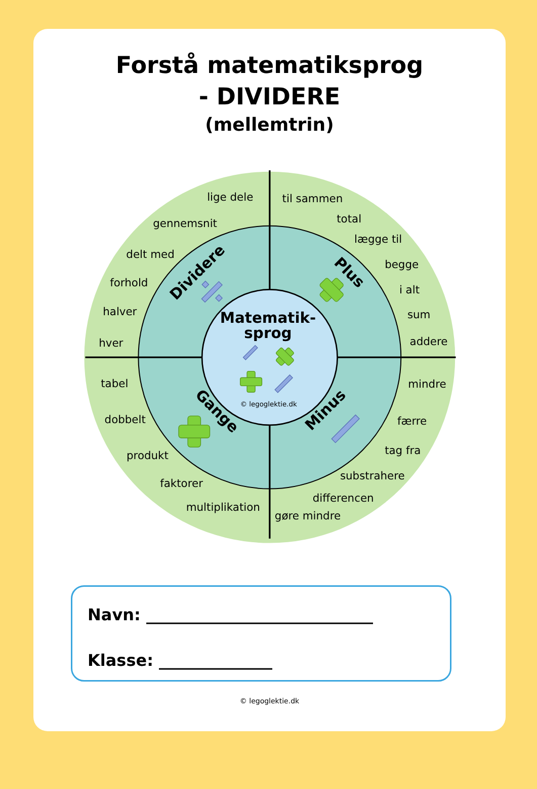Forstå matematiksprog
- DIVIDERE
(mellemtrin)
lige dele
gennemsnit
delt med
forhold
halver
hver
til sammen
total
lægge til
begge
i alt
sum
addere
tabel
dobbelt
produkt
faktorer
multiplikation
mindre
færre
tag fra
substrahere
differencen
gøre mindre
Dividere
Plus
Gange
Minus
Matematik-
sprog
© legoglektie.dk
Navn: ____________________________
Klasse: ______________
© legoglektie.dk